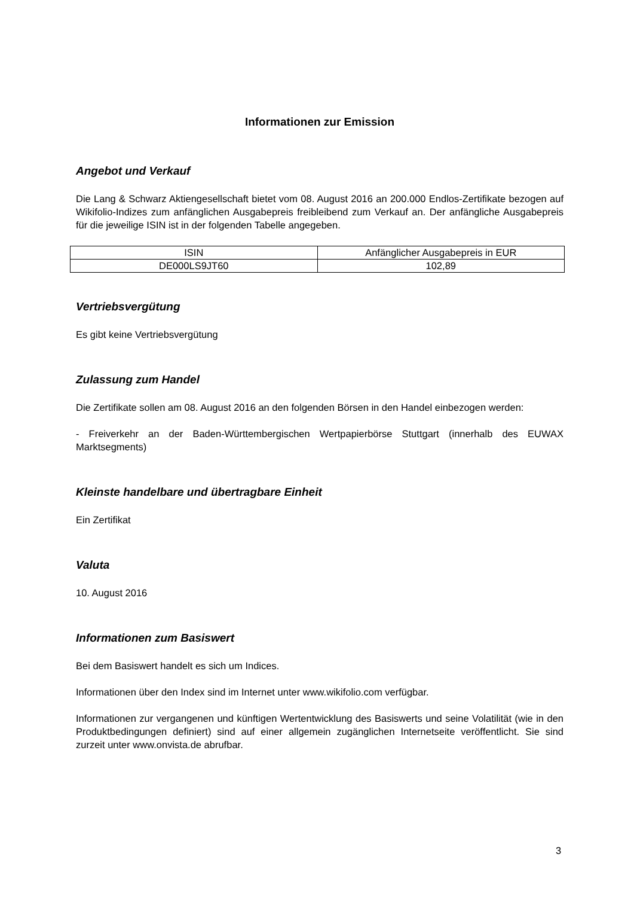Informationen zur Emission
Angebot und Verkauf
Die Lang & Schwarz Aktiengesellschaft bietet vom 08. August 2016 an 200.000 Endlos-Zertifikate bezogen auf Wikifolio-Indizes zum anfänglichen Ausgabepreis freibleibend zum Verkauf an. Der anfängliche Ausgabepreis für die jeweilige ISIN ist in der folgenden Tabelle angegeben.
| ISIN | Anfänglicher Ausgabepreis in EUR |
| DE000LS9JT60 | 102,89 |
Vertriebsvergütung
Es gibt keine Vertriebsvergütung
Zulassung zum Handel
Die Zertifikate sollen am 08. August 2016 an den folgenden Börsen in den Handel einbezogen werden:
- Freiverkehr an der Baden-Württembergischen Wertpapierbörse Stuttgart (innerhalb des EUWAX Marktsegments)
Kleinste handelbare und übertragbare Einheit
Ein Zertifikat
Valuta
10. August 2016
Informationen zum Basiswert
Bei dem Basiswert handelt es sich um Indices.
Informationen über den Index sind im Internet unter www.wikifolio.com verfügbar.
Informationen zur vergangenen und künftigen Wertentwicklung des Basiswerts und seine Volatilität (wie in den Produktbedingungen definiert) sind auf einer allgemein zugänglichen Internetseite veröffentlicht. Sie sind zurzeit unter www.onvista.de abrufbar.
3